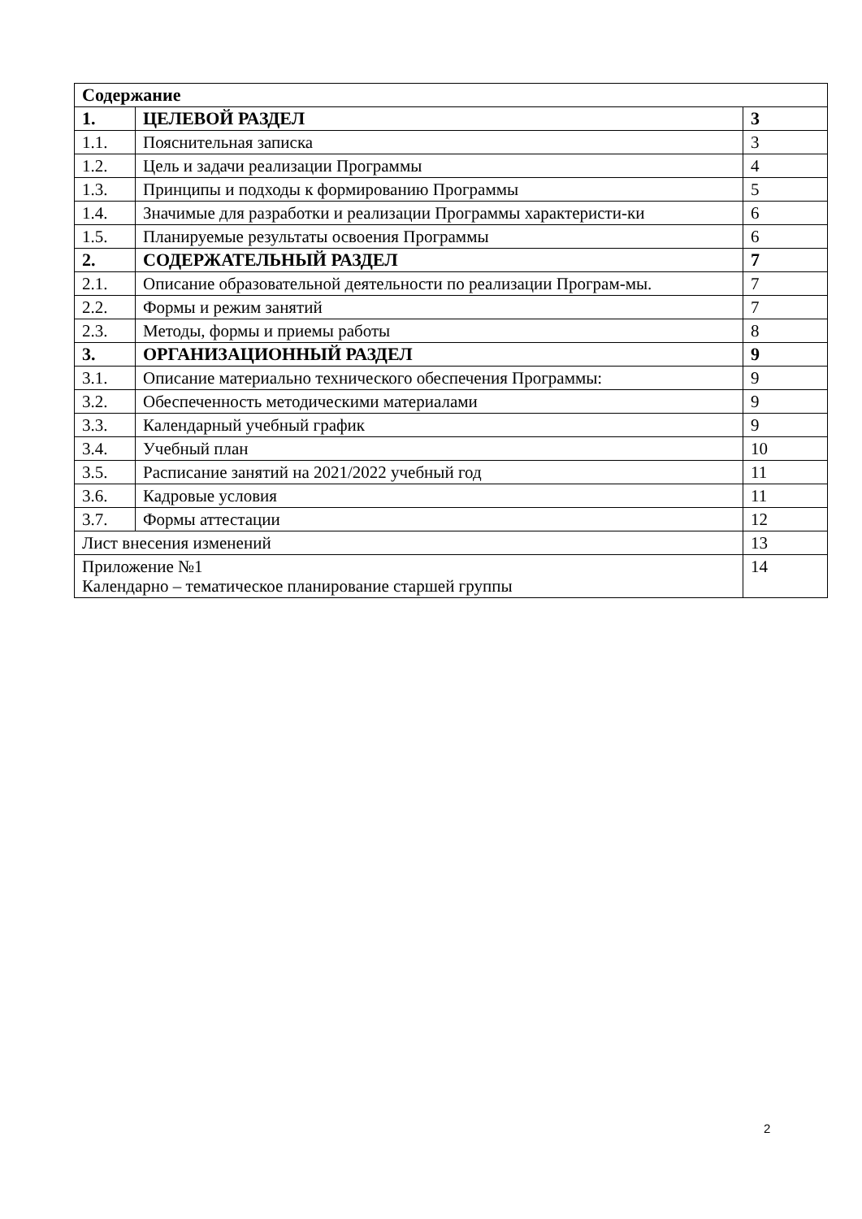| Содержание | | |
| 1. | ЦЕЛЕВОЙ РАЗДЕЛ | 3 |
| 1.1. | Пояснительная записка | 3 |
| 1.2. | Цель и задачи реализации Программы | 4 |
| 1.3. | Принципы и подходы к формированию Программы | 5 |
| 1.4. | Значимые для разработки и реализации Программы характеристи-ки | 6 |
| 1.5. | Планируемые результаты освоения Программы | 6 |
| 2. | СОДЕРЖАТЕЛЬНЫЙ РАЗДЕЛ | 7 |
| 2.1. | Описание образовательной деятельности по реализации Програм-мы. | 7 |
| 2.2. | Формы и режим занятий | 7 |
| 2.3. | Методы, формы и приемы работы | 8 |
| 3. | ОРГАНИЗАЦИОННЫЙ РАЗДЕЛ | 9 |
| 3.1. | Описание материально технического обеспечения Программы: | 9 |
| 3.2. | Обеспеченность методическими материалами | 9 |
| 3.3. | Календарный учебный график | 9 |
| 3.4. | Учебный план | 10 |
| 3.5. | Расписание занятий на 2021/2022 учебный год | 11 |
| 3.6. | Кадровые условия | 11 |
| 3.7. | Формы аттестации | 12 |
| Лист внесения изменений | | 13 |
| Приложение №1 Календарно – тематическое планирование старшей группы | | 14 |
2